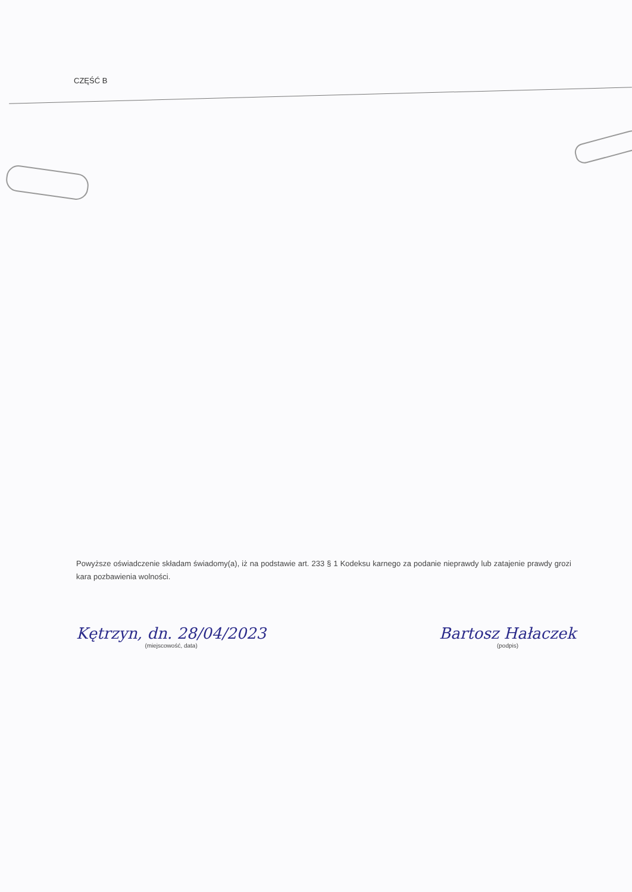CZĘŚĆ B
Powyższe oświadczenie składam świadomy(a), iż na podstawie art. 233 § 1 Kodeksu karnego za podanie nieprawdy lub zatajenie prawdy grozi kara pozbawienia wolności.
Kętrzyn, dn. 28/04/2023
(miejscowość, data)
Bartosz Hałaczek
(podpis)